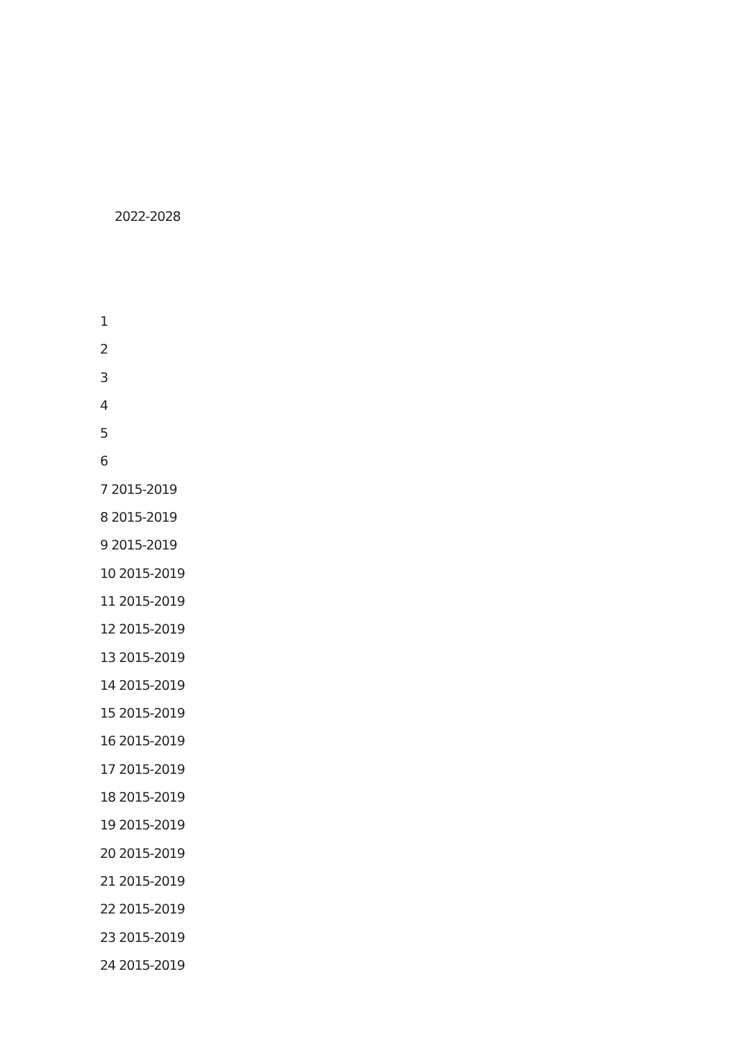2022-2028
1
2
3
4
5
6
7 2015-2019
8 2015-2019
9 2015-2019
10 2015-2019
11 2015-2019
12 2015-2019
13 2015-2019
14 2015-2019
15 2015-2019
16 2015-2019
17 2015-2019
18 2015-2019
19 2015-2019
20 2015-2019
21 2015-2019
22 2015-2019
23 2015-2019
24 2015-2019